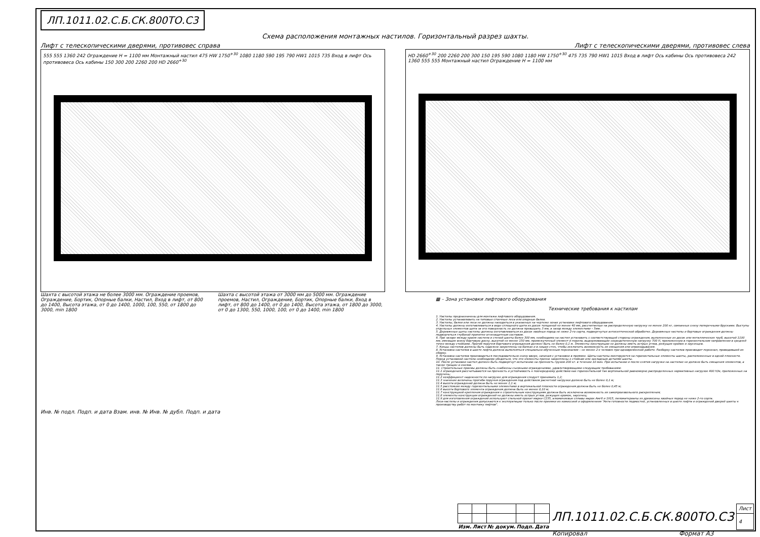ЛП.1011.02.С.Б.СК.800ТО.С3
Схема расположения монтажных настилов. Горизонтальный разрез шахты.
Лифт с телескопическими дверями, противовес справа Лифт с телескопическими дверями, противовес слева
555 555 1360 242 Ограждение H = 1100 мм Монтажный настил 475 HW 1750<sup>+30</sup> 1080 1180 590 195 790 HW1 1015 735 Вход в лифт Ось противовеса Ось кабины 150 300 200 2260 200 HD 2660<sup>+30</sup>
HD 2660<sup>+30</sup> 200 2260 200 300 150 195 590 1080 1180 HW 1750<sup>+30</sup> 475 735 790 HW1 1015 Вход в лифт Ось кабины Ось противовеса 242 1360 555 555 Монтажный настил Ограждение H = 1100 мм
Шахта с высотой этажа не более 3000 мм. Ограждение проемов, Ограждение, Бортик, Опорные балки, Настил, Вход в лифт, от 800 до 1400, Высота этажа, от 0 до 1400, 1000, 100, 550, от 1800 до 3000, min 1800
Шахта с высотой этажа от 3000 мм до 5000 мм. Ограждение проемов, Настил, Ограждение, Бортик, Опорные балки, Вход в лифт, от 800 до 1400, от 0 до 1400, Высота этажа, от 1800 до 3000, от 0 до 1300, 550, 1000, 100, от 0 до 1400, min 1800
▩ – Зона установки лифтового оборудования
Технические требования к настилам
1. Настилы предназначены для монтажа лифтового оборудования.
2. Настилы устанавливать на типовые стоечные леса или опорные балки.
3. Настилы, балки или леса не должны находиться в указанных на чертеже зонах установки лифтового оборудования.
4. Настилы должны изготавливаться в виде сплошного щита из досок толщиной не менее 40 мм, рассчитанные на распределенную нагрузку не менее 200 кг, связанных снизу поперечными брусками. Выступы отдельных элементов щита за его поверхность не должна превышать 3 мм, а зазор между элементами – 5мм.
5. Деревянные щиты настилы должны изготавливаться из досок хвойных пород не ниже 2-го сорта, подвергнутых антисептической обработке. Деревянные настилы и бортовые ограждения должны подвергаться глубокой пропитке огнезащитным составом.
6. При зазоре между краем настила и стеной шахты более 300 мм, необходимо на настил установить с соответствующей стороны ограждения, выполненные из досок или металлических труб, высотой 1100 мм, имеющие внизу бортовую доску, высотой не менее 150 мм, промежуточный элемент и перила, выдерживающие сосредоточенную нагрузку 700 Н, приложенную в горизонтальном направлении в средней точке между стойками. Прогиб поручня бортового ограждения должен быть не более 0,1 м. Элементы конструкции не должны иметь острых углов, режущих кромок и заусенцев.
7. Концы настилов должны быть надежно закреплены на балках и в нишах стен, чтобы исключить возможность их смещения или опрокидывания.
8. Установка настилов в шахте лифта должна выполняться специально обученным персоналом – не менее 2-х человек при одновременной работе. Разборку настилов производит персонал, проводивший их сборку.
9. Установка настилов производиться последовательно снизу вверх, начиная с установки в приямке. Щиты-настилы монтируются на горизонтальные элементы шахты, расположенные в одной плоскости. Перед установкой настила необходимо убедиться, что эти элементы прочно закреплены к стойкам или закладным деталям шахты.
10. После установки настил должен быть подвергнут испытанию на прочность грузом 200 кг. в течении 10 мин. При испытании и после снятия нагрузки на настилах не должно быть смещения элементов, а также трещин и сколов.
11. Строительные проемы должны быть снабжены съемными ограждениями, удовлетворяющими следующим требованиям:
11.1 ограждения рассчитываются на прочность и устойчивость к поочередному действию как горизонтальной так вертикальной равномерно распределенных нормативных нагрузок 400 Н/м, приложенных на поручень;
11.2 коэффициент надежности по нагрузке для ограждения следует принимать 1,2;
11.3 значение величины прогиба поручня ограждения под действием расчетной нагрузки должно быть не более 0,1 м;
11.4 высота ограждений должна быть не менее 1,1 м;
11.5 расстояние между горизонтальными элементами в вертикальной плоскости ограждения должна быть не более 0,45 м;
11.6 высота бортового элемента ограждения должна быть не менее 0,10 м;
11.7 конструкцией крепления ограждения к строительным конструкциям должна быть исключена возможность их самопроизвольного раскрепления;
11.8 элементы конструкции ограждений не должны иметь острых углов, режущих кромок, заусенец;
11.9 для изготовления ограждений используют стальной прокат марки С235, алюминиевые сплавы марок Амг6 и 1915, пиломатериалы из древесины хвойных пород не ниже 2-го сорта.
Леса-настилы и ограждения допускаются к эксплуатации только после приемки их комиссией и оформлением "Акта готовности подмостей, установленных в шахте лифта и ограждений дверей шахты к производству работ по монтажу лифтов".
Инв. № подл. Подп. и дата Взам. инв. № Инв. № дубл. Подп. и дата
| | | | | | ЛП.1011.02.С.Б.СК.800ТО.С3 | Лист |
| | | | | | | 4 |
| Изм. | Лист | № докум. | Подп. | Дата | | |
Копировал Формат A3